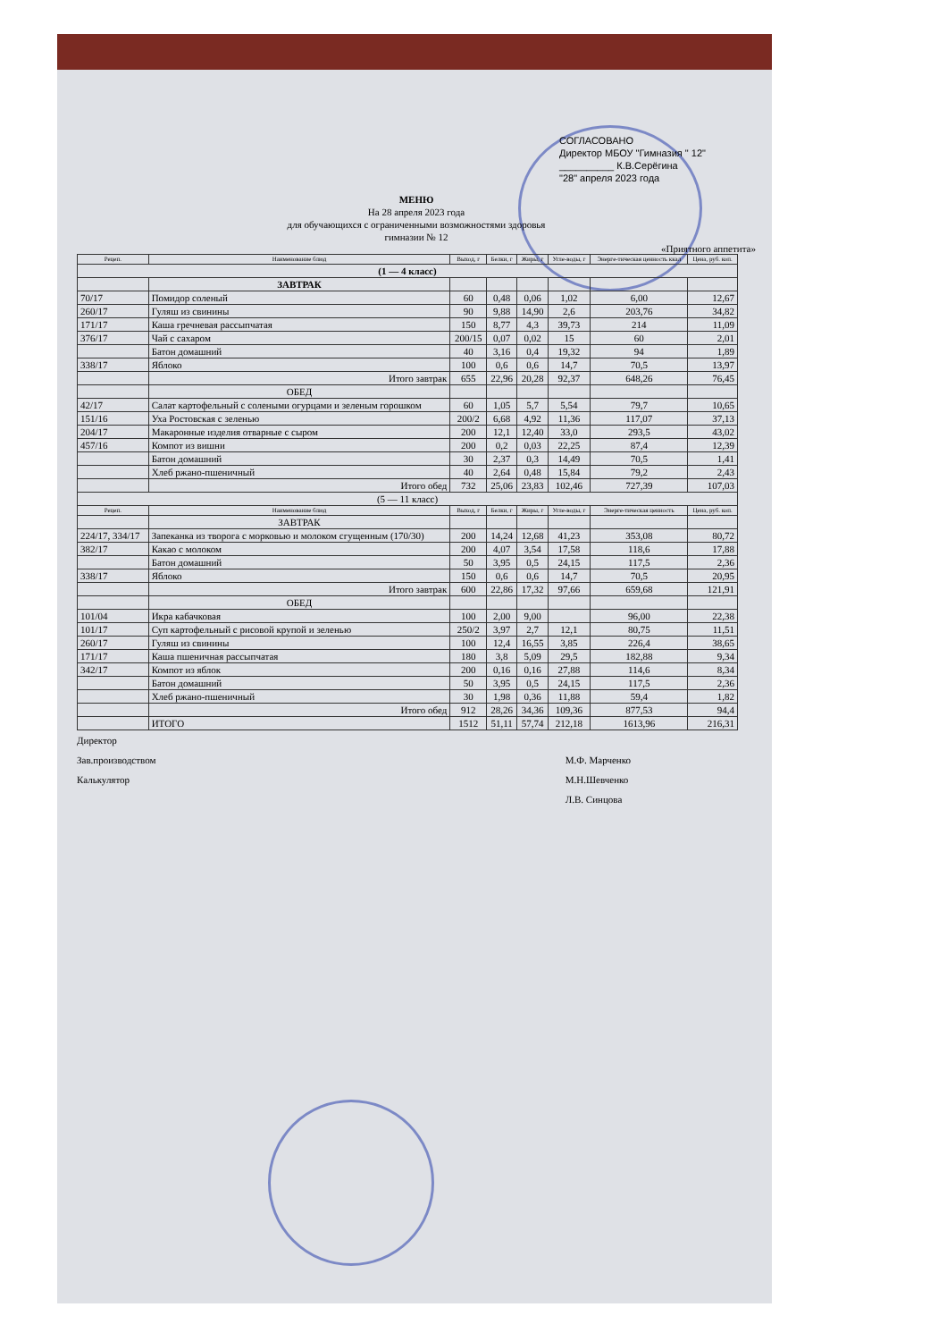СОГЛАСОВАНО
Директор МБОУ "Гимназия " 12"
__________ К.В.Серёгина
"28" апреля 2023 года
МЕНЮ
На 28 апреля 2023 года
для обучающихся с ограниченными возможностями здоровья
гимназии № 12
«Приятного аппетита»
| Рецеп. | Наименование блюд | Выход, г | Белки, г | Жиры, г | Угле-воды, г | Энерге-тическая ценность ккал | Цена, руб. коп. |
| --- | --- | --- | --- | --- | --- | --- | --- |
| (1 — 4 класс) | | | | | | | |
| | ЗАВТРАК | | | | | | |
| 70/17 | Помидор соленый | 60 | 0,48 | 0,06 | 1,02 | 6,00 | 12,67 |
| 260/17 | Гуляш из свинины | 90 | 9,88 | 14,90 | 2,6 | 203,76 | 34,82 |
| 171/17 | Каша гречневая рассыпчатая | 150 | 8,77 | 4,3 | 39,73 | 214 | 11,09 |
| 376/17 | Чай с сахаром | 200/15 | 0,07 | 0,02 | 15 | 60 | 2,01 |
| | Батон домашний | 40 | 3,16 | 0,4 | 19,32 | 94 | 1,89 |
| 338/17 | Яблоко | 100 | 0,6 | 0,6 | 14,7 | 70,5 | 13,97 |
| | Итого завтрак | 655 | 22,96 | 20,28 | 92,37 | 648,26 | 76,45 |
| | ОБЕД | | | | | | |
| 42/17 | Салат картофельный с солеными огурцами и зеленым горошком | 60 | 1,05 | 5,7 | 5,54 | 79,7 | 10,65 |
| 151/16 | Уха Ростовская с зеленью | 200/2 | 6,68 | 4,92 | 11,36 | 117,07 | 37,13 |
| 204/17 | Макаронные изделия отварные с сыром | 200 | 12,1 | 12,40 | 33,0 | 293,5 | 43,02 |
| 457/16 | Компот из вишни | 200 | 0,2 | 0,03 | 22,25 | 87,4 | 12,39 |
| | Батон домашний | 30 | 2,37 | 0,3 | 14,49 | 70,5 | 1,41 |
| | Хлеб ржано-пшеничный | 40 | 2,64 | 0,48 | 15,84 | 79,2 | 2,43 |
| | Итого обед | 732 | 25,06 | 23,83 | 102,46 | 727,39 | 107,03 |
| (5 — 11 класс) | | | | | | | |
| Рецеп. | Наименование блюд | Выход, г | Белки, г | Жиры, г | Угле-воды, г | Энерге-тическая ценность | Цена, руб. коп. |
| | ЗАВТРАК | | | | | | |
| 224/17, 334/17 | Запеканка из творога с морковью и молоком сгущенным (170/30) | 200 | 14,24 | 12,68 | 41,23 | 353,08 | 80,72 |
| 382/17 | Какао с молоком | 200 | 4,07 | 3,54 | 17,58 | 118,6 | 17,88 |
| | Батон домашний | 50 | 3,95 | 0,5 | 24,15 | 117,5 | 2,36 |
| 338/17 | Яблоко | 150 | 0,6 | 0,6 | 14,7 | 70,5 | 20,95 |
| | Итого завтрак | 600 | 22,86 | 17,32 | 97,66 | 659,68 | 121,91 |
| | ОБЕД | | | | | | |
| 101/04 | Икра кабачковая | 100 | 2,00 | 9,00 | | 96,00 | 22,38 |
| 101/17 | Суп картофельный с рисовой крупой и зеленью | 250/2 | 3,97 | 2,7 | 12,1 | 80,75 | 11,51 |
| 260/17 | Гуляш из свинины | 100 | 12,4 | 16,55 | 3,85 | 226,4 | 38,65 |
| 171/17 | Каша пшеничная рассыпчатая | 180 | 3,8 | 5,09 | 29,5 | 182,88 | 9,34 |
| 342/17 | Компот из яблок | 200 | 0,16 | 0,16 | 27,88 | 114,6 | 8,34 |
| | Батон домашний | 50 | 3,95 | 0,5 | 24,15 | 117,5 | 2,36 |
| | Хлеб ржано-пшеничный | 30 | 1,98 | 0,36 | 11,88 | 59,4 | 1,82 |
| | Итого обед | 912 | 28,26 | 34,36 | 109,36 | 877,53 | 94,4 |
| | ИТОГО | 1512 | 51,11 | 57,74 | 212,18 | 1613,96 | 216,31 |
Директор
Зав.производством
Калькулятор
М.Ф. Марченко
М.Н.Шевченко
Л.В. Синцова